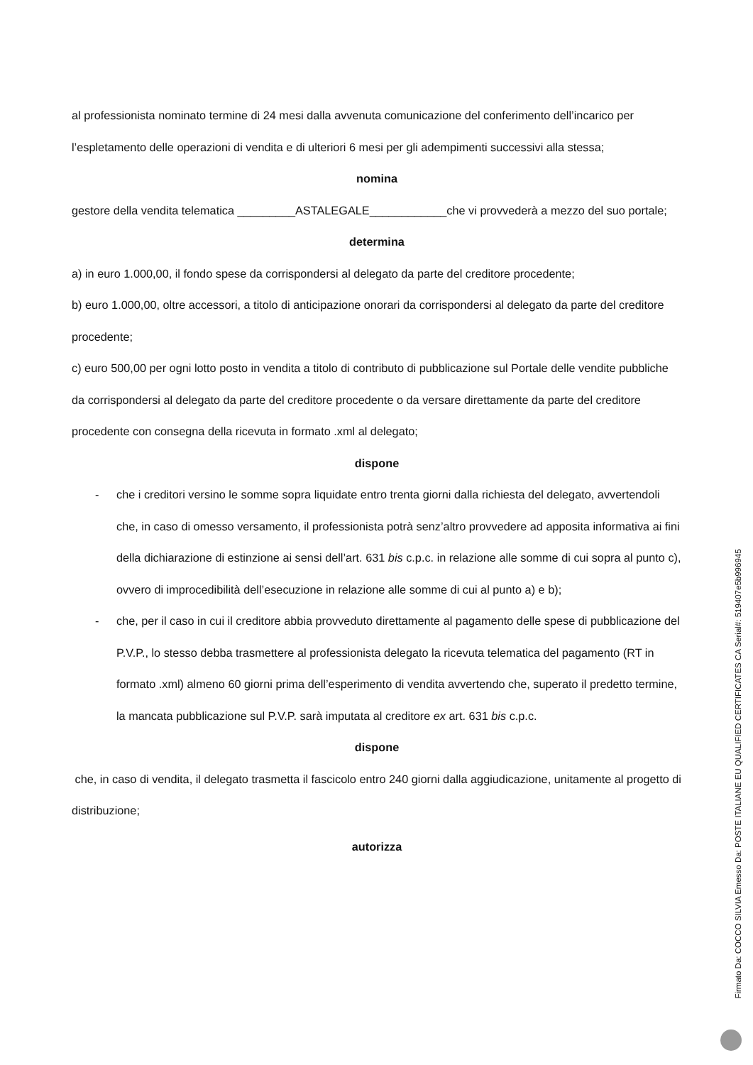al professionista nominato termine di 24 mesi dalla avvenuta comunicazione del conferimento dell’incarico per l’espletamento delle operazioni di vendita e di ulteriori 6 mesi per gli adempimenti successivi alla stessa;
nomina
gestore della vendita telematica _________ASTALEGALE____________che vi provvederà a mezzo del suo portale;
determina
a) in euro 1.000,00, il fondo spese da corrispondersi al delegato da parte del creditore procedente;
b) euro 1.000,00, oltre accessori, a titolo di anticipazione onorari da corrispondersi al delegato da parte del creditore procedente;
c) euro 500,00 per ogni lotto posto in vendita a titolo di contributo di pubblicazione sul Portale delle vendite pubbliche da corrispondersi al delegato da parte del creditore procedente o da versare direttamente da parte del creditore procedente con consegna della ricevuta in formato .xml al delegato;
dispone
- che i creditori versino le somme sopra liquidate entro trenta giorni dalla richiesta del delegato, avvertendoli che, in caso di omesso versamento, il professionista potrà senz’altro provvedere ad apposita informativa ai fini della dichiarazione di estinzione ai sensi dell’art. 631 bis c.p.c. in relazione alle somme di cui sopra al punto c), ovvero di improcedibilità dell’esecuzione in relazione alle somme di cui al punto a) e b);
- che, per il caso in cui il creditore abbia provveduto direttamente al pagamento delle spese di pubblicazione del P.V.P., lo stesso debba trasmettere al professionista delegato la ricevuta telematica del pagamento (RT in formato .xml) almeno 60 giorni prima dell’esperimento di vendita avvertendo che, superato il predetto termine, la mancata pubblicazione sul P.V.P. sarà imputata al creditore ex art. 631 bis c.p.c.
dispone
che, in caso di vendita, il delegato trasmetta il fascicolo entro 240 giorni dalla aggiudicazione, unitamente al progetto di distribuzione;
autorizza
Firmato Da: COCCO SILVIA Emesso Da: POSTE ITALIANE EU QUALIFIED CERTIFICATES CA Serial#: 519407e5b996945